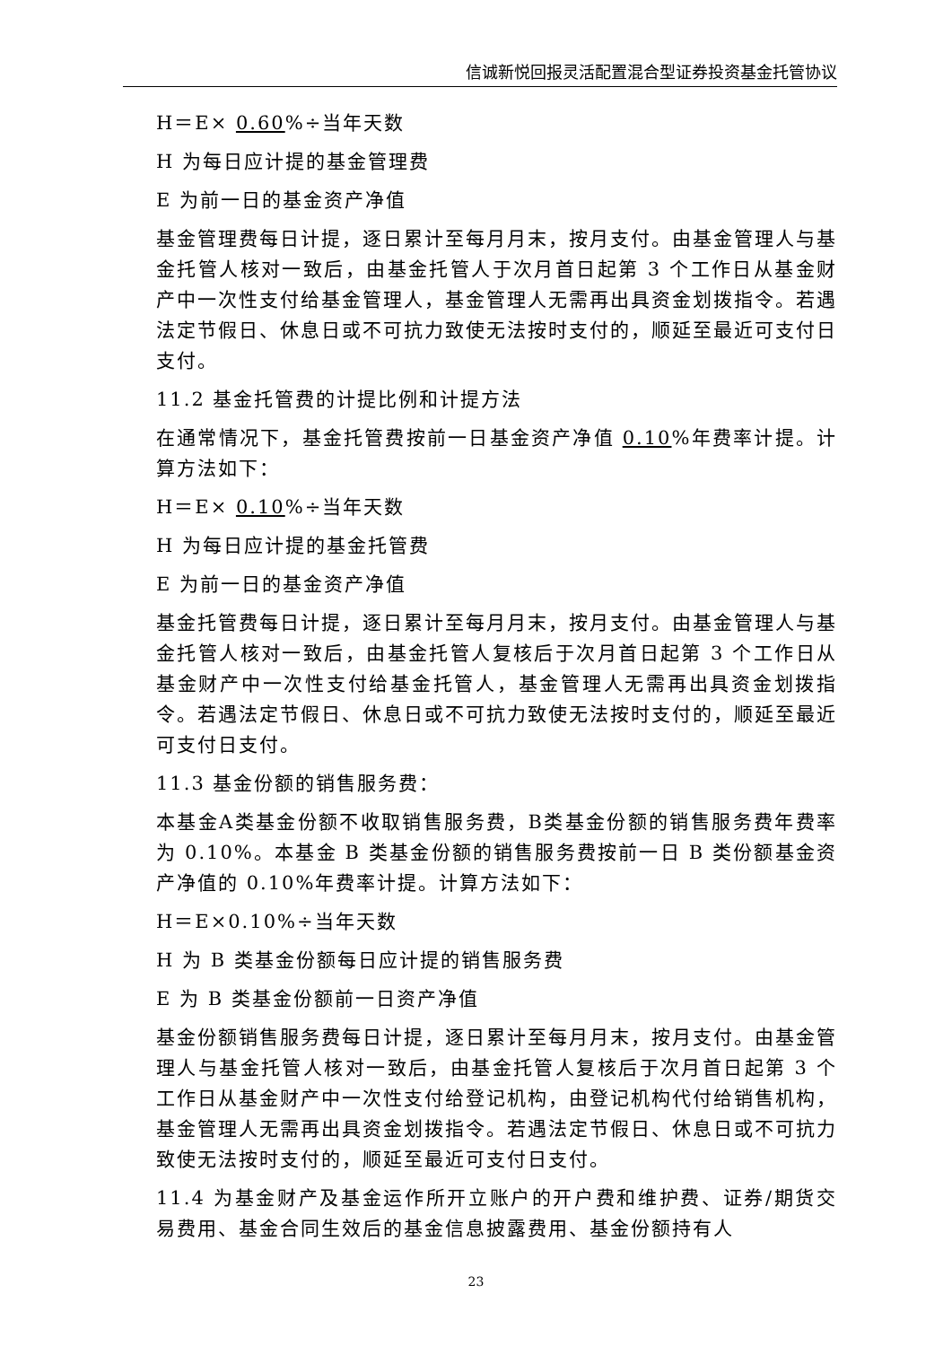信诚新悦回报灵活配置混合型证券投资基金托管协议
H＝E× 0.60%÷当年天数
H 为每日应计提的基金管理费
E 为前一日的基金资产净值
基金管理费每日计提，逐日累计至每月月末，按月支付。由基金管理人与基金托管人核对一致后，由基金托管人于次月首日起第 3 个工作日从基金财产中一次性支付给基金管理人，基金管理人无需再出具资金划拨指令。若遇法定节假日、休息日或不可抗力致使无法按时支付的，顺延至最近可支付日支付。
11.2 基金托管费的计提比例和计提方法
在通常情况下，基金托管费按前一日基金资产净值 0.10%年费率计提。计算方法如下：
H＝E× 0.10%÷当年天数
H 为每日应计提的基金托管费
E 为前一日的基金资产净值
基金托管费每日计提，逐日累计至每月月末，按月支付。由基金管理人与基金托管人核对一致后，由基金托管人复核后于次月首日起第 3 个工作日从基金财产中一次性支付给基金托管人，基金管理人无需再出具资金划拨指令。若遇法定节假日、休息日或不可抗力致使无法按时支付的，顺延至最近可支付日支付。
11.3 基金份额的销售服务费：
本基金A类基金份额不收取销售服务费，B类基金份额的销售服务费年费率为 0.10%。本基金 B 类基金份额的销售服务费按前一日 B 类份额基金资产净值的 0.10%年费率计提。计算方法如下：
H＝E×0.10%÷当年天数
H 为 B 类基金份额每日应计提的销售服务费
E 为 B 类基金份额前一日资产净值
基金份额销售服务费每日计提，逐日累计至每月月末，按月支付。由基金管理人与基金托管人核对一致后，由基金托管人复核后于次月首日起第 3 个工作日从基金财产中一次性支付给登记机构，由登记机构代付给销售机构，基金管理人无需再出具资金划拨指令。若遇法定节假日、休息日或不可抗力致使无法按时支付的，顺延至最近可支付日支付。
11.4 为基金财产及基金运作所开立账户的开户费和维护费、证券/期货交易费用、基金合同生效后的基金信息披露费用、基金份额持有人
23